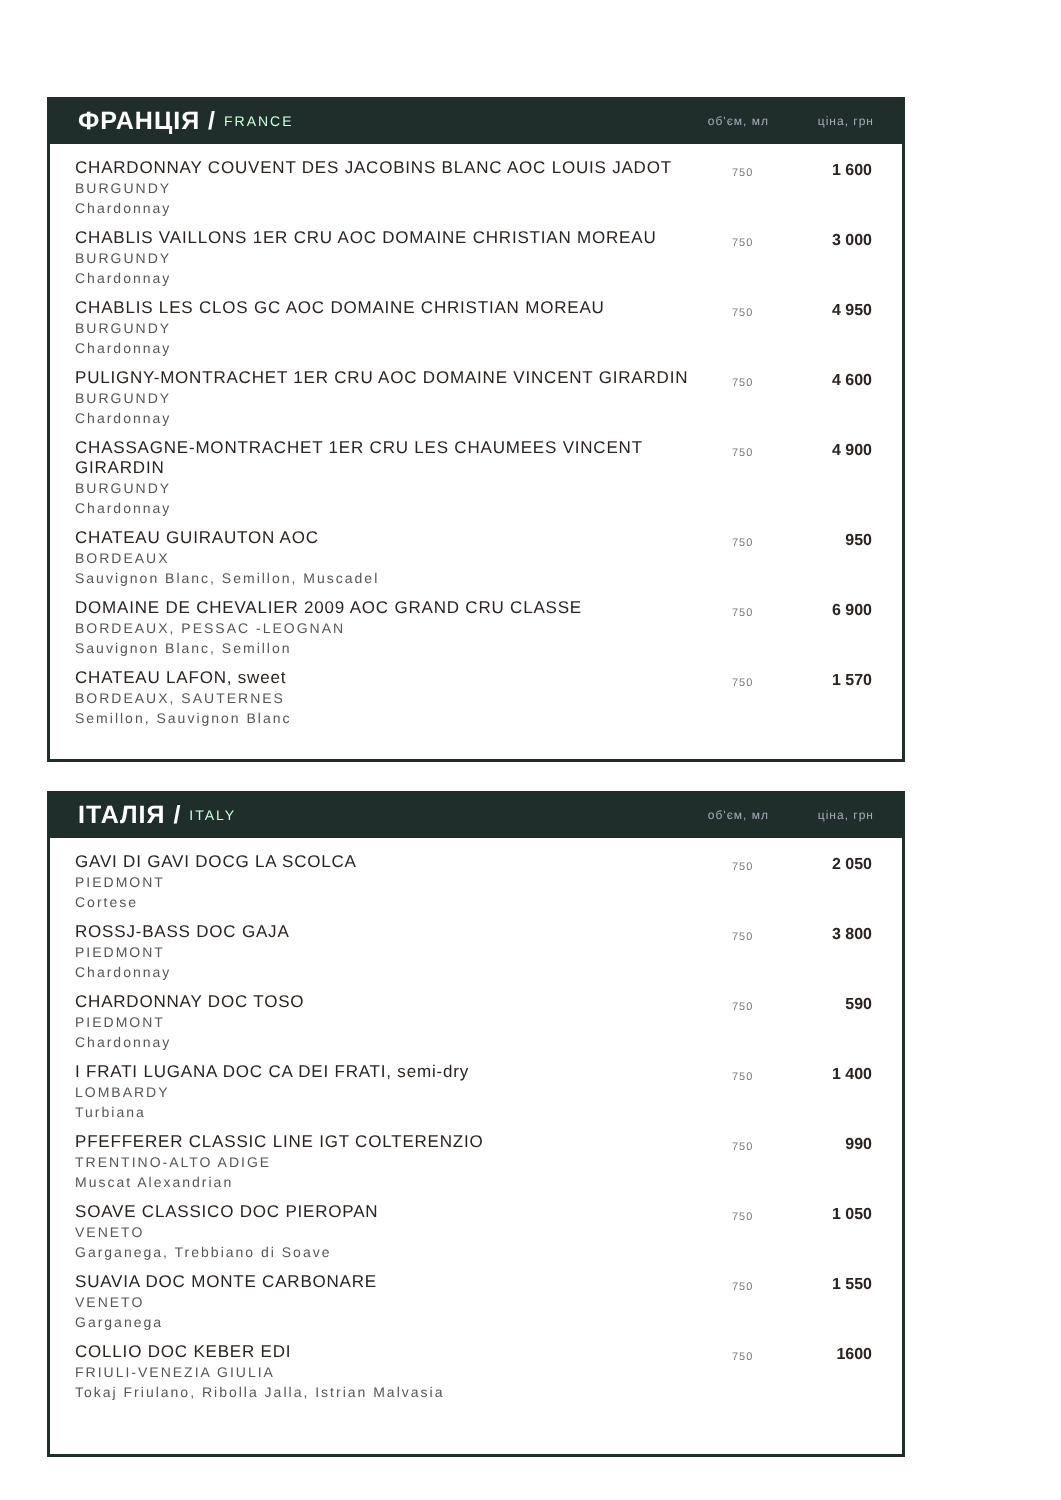ФРАНЦІЯ / FRANCE об'єм, мл ціна, грн
| CHARDONNAY COUVENT DES JACOBINS BLANC AOC LOUIS JADOT BURGUNDY Chardonnay | 750 | 1 600 |
| CHABLIS VAILLONS 1ER CRU AOC DOMAINE CHRISTIAN MOREAU BURGUNDY Chardonnay | 750 | 3 000 |
| CHABLIS LES CLOS GC AOC DOMAINE CHRISTIAN MOREAU BURGUNDY Chardonnay | 750 | 4 950 |
| PULIGNY-MONTRACHET 1ER CRU AOC DOMAINE VINCENT GIRARDIN BURGUNDY Chardonnay | 750 | 4 600 |
| CHASSAGNE-MONTRACHET 1ER CRU LES CHAUMEES VINCENT GIRARDIN BURGUNDY Chardonnay | 750 | 4 900 |
| CHATEAU GUIRAUTON AOC BORDEAUX Sauvignon Blanc, Semillon, Muscadel | 750 | 950 |
| DOMAINE DE CHEVALIER 2009 AOC GRAND CRU CLASSE BORDEAUX, PESSAC -LEOGNAN Sauvignon Blanc, Semillon | 750 | 6 900 |
| CHATEAU LAFON, sweet BORDEAUX, SAUTERNES Semillon, Sauvignon Blanc | 750 | 1 570 |
ІТАЛІЯ / ITALY об'єм, мл ціна, грн
| GAVI DI GAVI DOCG LA SCOLCA PIEDMONT Cortese | 750 | 2 050 |
| ROSSJ-BASS DOC GAJA PIEDMONT Chardonnay | 750 | 3 800 |
| CHARDONNAY DOC TOSO PIEDMONT Chardonnay | 750 | 590 |
| I FRATI LUGANA DOC CA DEI FRATI, semi-dry LOMBARDY Turbiana | 750 | 1 400 |
| PFEFFERER CLASSIC LINE IGT COLTERENZIO TRENTINO-ALTO ADIGE Muscat Alexandrian | 750 | 990 |
| SOAVE CLASSICO DOC PIEROPAN VENETO Garganega, Trebbiano di Soave | 750 | 1 050 |
| SUAVIA DOC MONTE CARBONARE VENETO Garganega | 750 | 1 550 |
| COLLIO DOC KEBER EDI FRIULI-VENEZIA GIULIA Tokaj Friulano, Ribolla Jalla, Istrian Malvasia | 750 | 1600 |